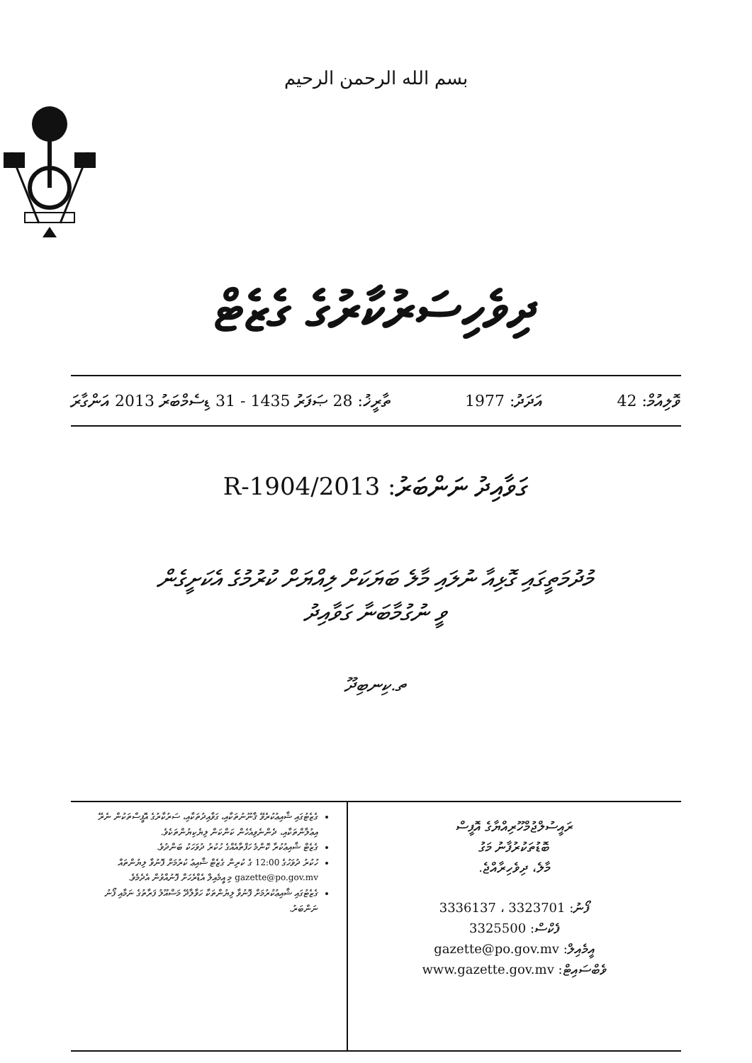بسم الله الرحمن الرحيم
ދިވެހިސަރުކާރުގެ ގެޒެޓް
ވޮލިއުމް: 42 އަދަދު: 1977 ތާރީޚު: 28 ޞަފަރު 1435 - 31 ޑިސެމްބަރު 2013 އަންގާރަ
ގަވާއިދު ނަންބަރު: 2013/R-1904
މުދުމަތީގައި ގޮޅިއާ ނުލައި މާލެ ބަޔަކަށް ލިއްޔަށް ކުރުމުގެ އެކަށީގެން
ވީ ނުގުމާބަނާ ގަވާއިދު
ތ.ކިނބިދޫ
ރައީސުލްޖުމްހޫރިއްޔާގެ އޮފީސް
ބޮޑުތަކުރުފާނު މަގު
މާލެ، ދިވެހިރާއްޖެ.
ފޯނު: 3323701 ، 3336137
ފެކްސް: 3325500
އީމެއިލް: gazette@po.gov.mv
ވެބްސައިޓް: www.gazette.gov.mv
ގެޒެޓުގައި ޝާއިޢުކުރެވޭ ޤާނޫނުތަކާއި، ގަވާއިދުތަކާއި، ސަރުކާރުގެ އޮފީސްތަކުން ނެރޭ އިޢުލާންތަކާއި، ދެންނެވިއެހެން ކަންކަން ލިޔެކިޔުންތަކެވެ.
ގެޒެޓް ޝާއިޢުކުރާ ކޮންމެ ހަފްތާއެއްގެ ހުކުރު ދުވަހަކު ބަންދުވެ.
ހުކުރު ދުވަހުގެ 12:00 ގެ ކުރިން ގެޒެޓް ޝާއިޢު ކުރުމަށް ފޮނުވާ ލިޔުންތައް gazette@po.gov.mv މި އީމެއިލް އެޑްރެހަށް ފޮނުއްވުން އެދެމެވެ.
ގެޒެޓުގައި ޝާއިޢުކުރުމަށް ފޮނުވާ ލިޔުންތަކާ ހަވާލާދޭ މަސްއޫލު ފަރާތުގެ ނަމާއި ފޯނު ނަންބަރު.